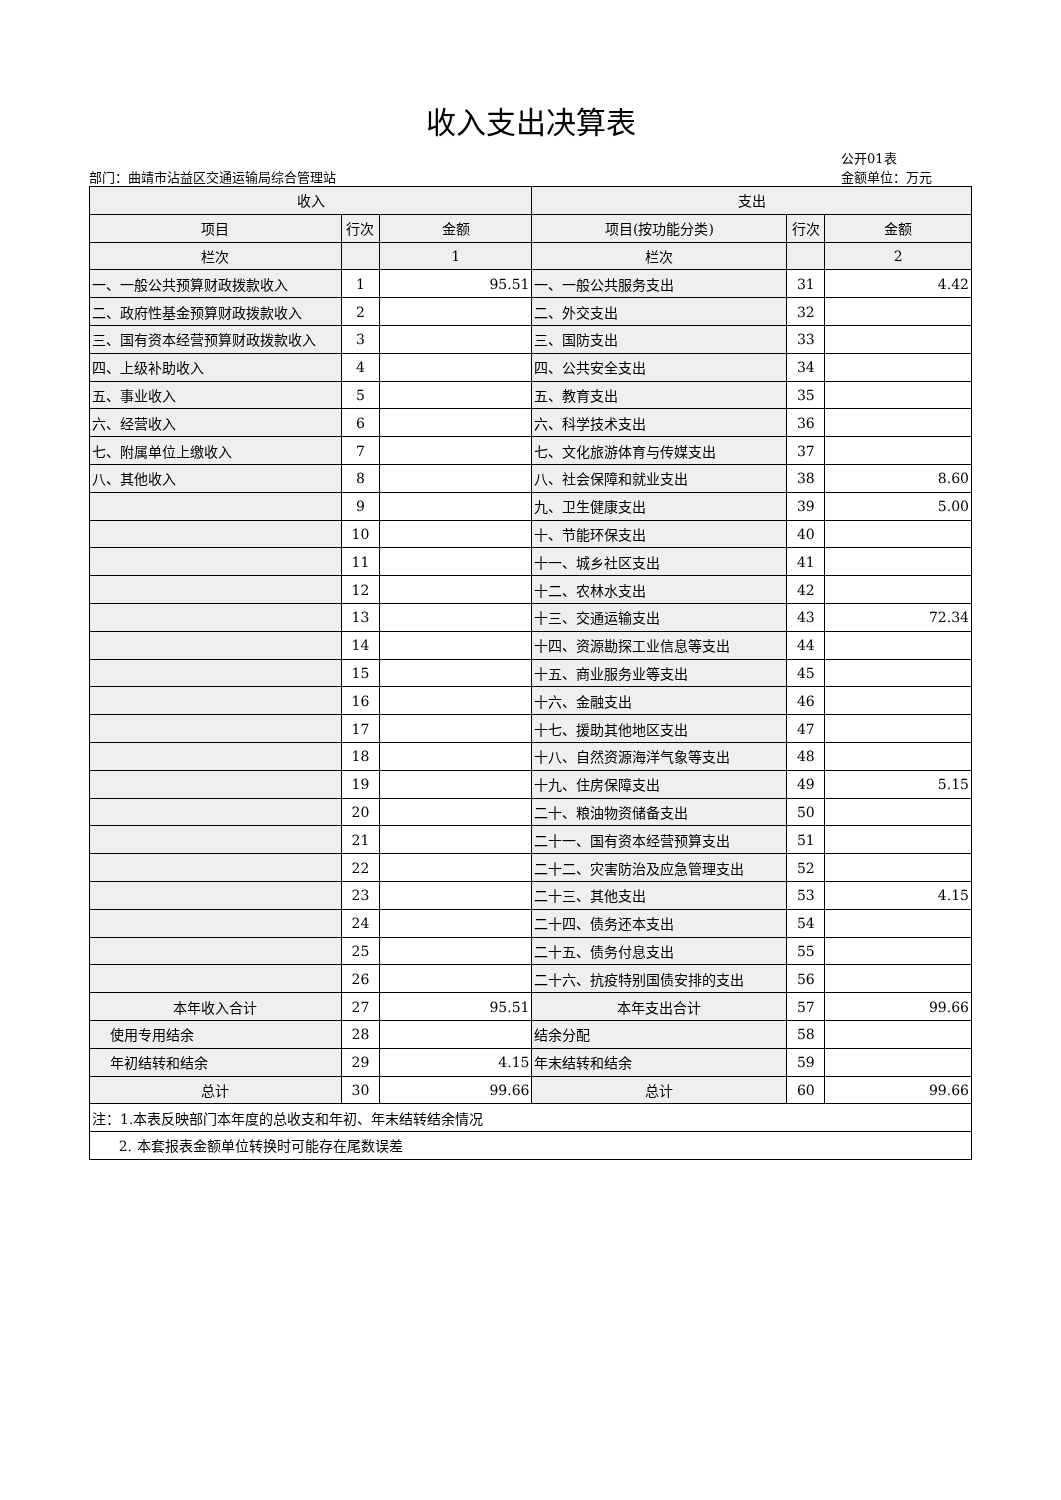收入支出决算表
部门：曲靖市沾益区交通运输局综合管理站
公开01表
金额单位：万元
| 收入 | | | 支出 | | |
| --- | --- | --- | --- | --- | --- |
| 项目 | 行次 | 金额 | 项目(按功能分类) | 行次 | 金额 |
| 栏次 | | 1 | 栏次 | | 2 |
| 一、一般公共预算财政拨款收入 | 1 | 95.51 | 一、一般公共服务支出 | 31 | 4.42 |
| 二、政府性基金预算财政拨款收入 | 2 | | 二、外交支出 | 32 | |
| 三、国有资本经营预算财政拨款收入 | 3 | | 三、国防支出 | 33 | |
| 四、上级补助收入 | 4 | | 四、公共安全支出 | 34 | |
| 五、事业收入 | 5 | | 五、教育支出 | 35 | |
| 六、经营收入 | 6 | | 六、科学技术支出 | 36 | |
| 七、附属单位上缴收入 | 7 | | 七、文化旅游体育与传媒支出 | 37 | |
| 八、其他收入 | 8 | | 八、社会保障和就业支出 | 38 | 8.60 |
| | 9 | | 九、卫生健康支出 | 39 | 5.00 |
| | 10 | | 十、节能环保支出 | 40 | |
| | 11 | | 十一、城乡社区支出 | 41 | |
| | 12 | | 十二、农林水支出 | 42 | |
| | 13 | | 十三、交通运输支出 | 43 | 72.34 |
| | 14 | | 十四、资源勘探工业信息等支出 | 44 | |
| | 15 | | 十五、商业服务业等支出 | 45 | |
| | 16 | | 十六、金融支出 | 46 | |
| | 17 | | 十七、援助其他地区支出 | 47 | |
| | 18 | | 十八、自然资源海洋气象等支出 | 48 | |
| | 19 | | 十九、住房保障支出 | 49 | 5.15 |
| | 20 | | 二十、粮油物资储备支出 | 50 | |
| | 21 | | 二十一、国有资本经营预算支出 | 51 | |
| | 22 | | 二十二、灾害防治及应急管理支出 | 52 | |
| | 23 | | 二十三、其他支出 | 53 | 4.15 |
| | 24 | | 二十四、债务还本支出 | 54 | |
| | 25 | | 二十五、债务付息支出 | 55 | |
| | 26 | | 二十六、抗疫特别国债安排的支出 | 56 | |
| 本年收入合计 | 27 | 95.51 | 本年支出合计 | 57 | 99.66 |
| 使用专用结余 | 28 | | 结余分配 | 58 | |
| 年初结转和结余 | 29 | 4.15 | 年末结转和结余 | 59 | |
| 总计 | 30 | 99.66 | 总计 | 60 | 99.66 |
| 注：1.本表反映部门本年度的总收支和年初、年末结转结余情况 | | | | | |
| 2. 本套报表金额单位转换时可能存在尾数误差 | | | | | |